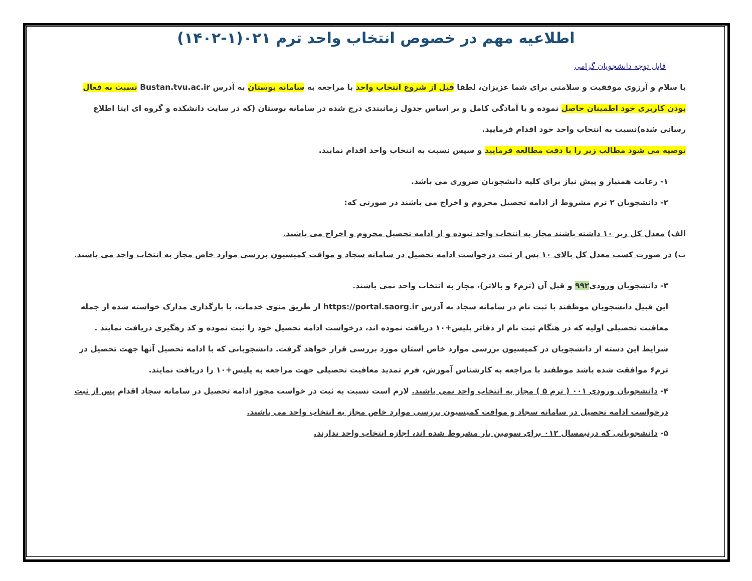اطلاعیه مهم در خصوص انتخاب واحد ترم ۰۲۱(۱-۱۴۰۲)
قابل توجه دانشجویان گرامی
با سلام و آرزوی موفقیت و سلامتی برای شما عزیزان، لطفا قبل از شروع انتخاب واحد با مراجعه به سامانه بوستان به آدرس Bustan.tvu.ac.ir نسبت به فعال بودن کاربری خود اطمینان حاصل نموده و با آمادگی کامل و بر اساس جدول زمانبندی درج شده در سامانه بوستان (که در سایت دانشکده و گروه ای ایتا اطلاع رسانی شده)نسبت به انتخاب واحد خود اقدام فرمایید.
توصیه می شود مطالب زیر را با دقت مطالعه فرمایید و سپس نسبت به انتخاب واحد اقدام نمایید.
۱- رعایت همنیاز و پیش نیاز برای کلیه دانشجویان ضروری می باشد.
۲- دانشجویان ۲ ترم مشروط از ادامه تحصیل محروم و اخراج می باشند در صورتی که:
الف) معدل کل زیر ۱۰ داشته باشند مجاز به انتخاب واحد نبوده و از ادامه تحصیل محروم و اخراج می باشند.
ب) در صورت کسب معدل کل بالای ۱۰ پس از ثبت درخواست ادامه تحصیل در سامانه سجاد و مواقت کمیسیون بررسی موارد خاص مجاز به انتخاب واحد می باشند.
۳- دانشجویان ورودی۹۹۲ و قبل آن (ترم۶ و بالاتر)، مجاز به انتخاب واحد نمی باشند.
این قبیل دانشجویان موظفند با ثبت نام در سامانه سجاد به آدرس https://portal.saorg.ir از طریق منوی خدمات، با بارگذاری مدارک خواسته شده از جمله معافیت تحصیلی اولیه که در هنگام ثبت نام از دفاتر پلیس+۱۰ دریافت نموده اند، درخواست ادامه تحصیل خود را ثبت نموده و کد رهگیری دریافت نمایند .
شرایط این دسته از دانشجویان در کمیسیون بررسی موارد خاص استان مورد بررسی قرار خواهد گرفت. دانشجویانی که با ادامه تحصیل آنها جهت تحصیل در ترم۶ موافقت شده باشد موظفند با مراجعه به کارشناس آموزش، فرم تمدید معافیت تحصیلی جهت مراجعه به پلیس+۱۰ را دریافت نمایند.
۴- دانشجویان ورودی ۰۰۱ ( ترم ۵ ) مجاز به انتخاب واحد نمی باشند. لازم است نسبت به ثبت در خواست مجوز ادامه تحصیل در سامانه سجاد اقدام پس از ثبت درخواست ادامه تحصیل در سامانه سجاد و مواقت کمیسیون بررسی موارد خاص مجاز به انتخاب واحد می باشند.
۵- دانشجویانی که درنیمسال ۰۱۲ برای سومین بار مشروط شده اند، اجازه انتخاب واحد ندارند.